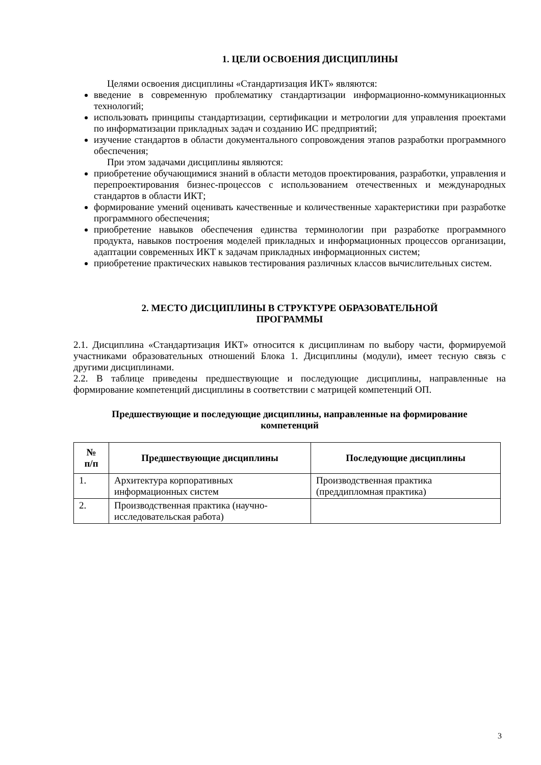1. ЦЕЛИ ОСВОЕНИЯ ДИСЦИПЛИНЫ
Целями освоения дисциплины «Стандартизация ИКТ» являются:
введение в современную проблематику стандартизации информационно-коммуникационных технологий;
использовать принципы стандартизации, сертификации и метрологии для управления проектами по информатизации прикладных задач и созданию ИС предприятий;
изучение стандартов в области документального сопровождения этапов разработки программного обеспечения;
При этом задачами дисциплины являются:
приобретение обучающимися знаний в области методов проектирования, разработки, управления и перепроектирования бизнес-процессов с использованием отечественных и международных стандартов в области ИКТ;
формирование умений оценивать качественные и количественные характеристики при разработке программного обеспечения;
приобретение навыков обеспечения единства терминологии при разработке программного продукта, навыков построения моделей прикладных и информационных процессов организации, адаптации современных ИКТ к задачам прикладных информационных систем;
приобретение практических навыков тестирования различных классов вычислительных систем.
2. МЕСТО ДИСЦИПЛИНЫ В СТРУКТУРЕ ОБРАЗОВАТЕЛЬНОЙ
ПРОГРАММЫ
2.1. Дисциплина «Стандартизация ИКТ» относится к дисциплинам по выбору части, формируемой участниками образовательных отношений Блока 1. Дисциплины (модули), имеет тесную связь с другими дисциплинами.
2.2. В таблице приведены предшествующие и последующие дисциплины, направленные на формирование компетенций дисциплины в соответствии с матрицей компетенций ОП.
Предшествующие и последующие дисциплины, направленные на формирование
компетенций
| № п/п | Предшествующие дисциплины | Последующие дисциплины |
| --- | --- | --- |
| 1. | Архитектура корпоративных информационных систем | Производственная практика (преддипломная практика) |
| 2. | Производственная практика (научно-исследовательская работа) | |
3